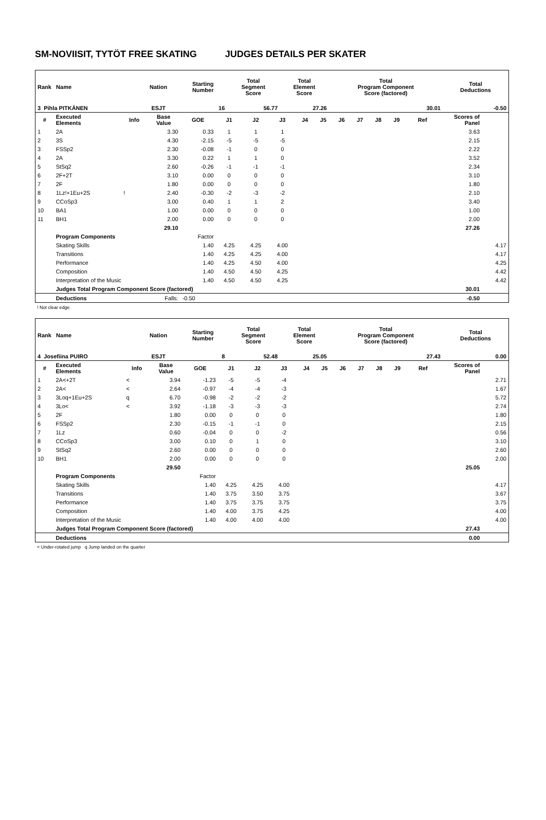SM-NOVIISIT, TYTÖT FREE SKATING JUDGES DETAILS PER SKATER
| Rank Name | Nation | Starting Number | Total Segment Score | Total Element Score | Total Program Component Score (factored) | Total Deductions |
| --- | --- | --- | --- | --- | --- | --- |
| 3 Pihla PITKÄNEN | ESJT | 16 | 56.77 | 27.26 | 30.01 | -0.50 |
| # | Executed Elements | Info | Base Value | GOE | J1 | J2 | J3 | J4 | J5 | J6 | J7 | J8 | J9 | Ref | Scores of Panel | |
| --- | --- | --- | --- | --- | --- | --- | --- | --- | --- | --- | --- | --- | --- | --- | --- | --- |
| 1 | 2A | | 3.30 | 0.33 | 1 | 1 | 1 | | | | | | | | 3.63 | |
| 2 | 3S | | 4.30 | -2.15 | -5 | -5 | -5 | | | | | | | | 2.15 | |
| 3 | FSSp2 | | 2.30 | -0.08 | -1 | 0 | 0 | | | | | | | | 2.22 | |
| 4 | 2A | | 3.30 | 0.22 | 1 | 1 | 0 | | | | | | | | 3.52 | |
| 5 | StSq2 | | 2.60 | -0.26 | -1 | -1 | -1 | | | | | | | | 2.34 | |
| 6 | 2F+2T | | 3.10 | 0.00 | 0 | 0 | 0 | | | | | | | | 3.10 | |
| 7 | 2F | | 1.80 | 0.00 | 0 | 0 | 0 | | | | | | | | 1.80 | |
| 8 | 1Lz!+1Eu+2S | ! | 2.40 | -0.30 | -2 | -3 | -2 | | | | | | | | 2.10 | |
| 9 | CCoSp3 | | 3.00 | 0.40 | 1 | 1 | 2 | | | | | | | | 3.40 | |
| 10 | BA1 | | 1.00 | 0.00 | 0 | 0 | 0 | | | | | | | | 1.00 | |
| 11 | BH1 | | 2.00 | 0.00 | 0 | 0 | 0 | | | | | | | | 2.00 | |
| | | | 29.10 | | | | | | | | | | | | 27.26 | |
| | Program Components | | | Factor | | | | | | | | | | | | |
| | Skating Skills | | | 1.40 | 4.25 | 4.25 | 4.00 | | | | | | | | | 4.17 |
| | Transitions | | | 1.40 | 4.25 | 4.25 | 4.00 | | | | | | | | | 4.17 |
| | Performance | | | 1.40 | 4.25 | 4.50 | 4.00 | | | | | | | | | 4.25 |
| | Composition | | | 1.40 | 4.50 | 4.50 | 4.25 | | | | | | | | | 4.42 |
| | Interpretation of the Music | | | 1.40 | 4.50 | 4.50 | 4.25 | | | | | | | | | 4.42 |
| | Judges Total Program Component Score (factored) | | | | | | | | | | | | | | 30.01 | |
| | Deductions | Falls: | | -0.50 | | | | | | | | | | | -0.50 | |
! Not clear edge
| Rank Name | Nation | Starting Number | Total Segment Score | Total Element Score | Total Program Component Score (factored) | Total Deductions |
| --- | --- | --- | --- | --- | --- | --- |
| 4 Josefiina PUIRO | ESJT | 8 | 52.48 | 25.05 | 27.43 | 0.00 |
| # | Executed Elements | Info | Base Value | GOE | J1 | J2 | J3 | J4 | J5 | J6 | J7 | J8 | J9 | Ref | Scores of Panel | |
| --- | --- | --- | --- | --- | --- | --- | --- | --- | --- | --- | --- | --- | --- | --- | --- | --- |
| 1 | 2A<+2T | < | 3.94 | -1.23 | -5 | -5 | -4 | | | | | | | | | 2.71 |
| 2 | 2A< | < | 2.64 | -0.97 | -4 | -4 | -3 | | | | | | | | | 1.67 |
| 3 | 3Loq+1Eu+2S | q | 6.70 | -0.98 | -2 | -2 | -2 | | | | | | | | | 5.72 |
| 4 | 3Lo< | < | 3.92 | -1.18 | -3 | -3 | -3 | | | | | | | | | 2.74 |
| 5 | 2F | | 1.80 | 0.00 | 0 | 0 | 0 | | | | | | | | | 1.80 |
| 6 | FSSp2 | | 2.30 | -0.15 | -1 | -1 | 0 | | | | | | | | | 2.15 |
| 7 | 1Lz | | 0.60 | -0.04 | 0 | 0 | -2 | | | | | | | | | 0.56 |
| 8 | CCoSp3 | | 3.00 | 0.10 | 0 | 1 | 0 | | | | | | | | | 3.10 |
| 9 | StSq2 | | 2.60 | 0.00 | 0 | 0 | 0 | | | | | | | | | 2.60 |
| 10 | BH1 | | 2.00 | 0.00 | 0 | 0 | 0 | | | | | | | | | 2.00 |
| | | | 29.50 | | | | | | | | | | | | 25.05 | |
| | Program Components | | | Factor | | | | | | | | | | | | |
| | Skating Skills | | | 1.40 | 4.25 | 4.25 | 4.00 | | | | | | | | | 4.17 |
| | Transitions | | | 1.40 | 3.75 | 3.50 | 3.75 | | | | | | | | | 3.67 |
| | Performance | | | 1.40 | 3.75 | 3.75 | 3.75 | | | | | | | | | 3.75 |
| | Composition | | | 1.40 | 4.00 | 3.75 | 4.25 | | | | | | | | | 4.00 |
| | Interpretation of the Music | | | 1.40 | 4.00 | 4.00 | 4.00 | | | | | | | | | 4.00 |
| | Judges Total Program Component Score (factored) | | | | | | | | | | | | | | 27.43 | |
| | Deductions | | | | | | | | | | | | | | 0.00 | |
< Under-rotated jump q Jump landed on the quarter